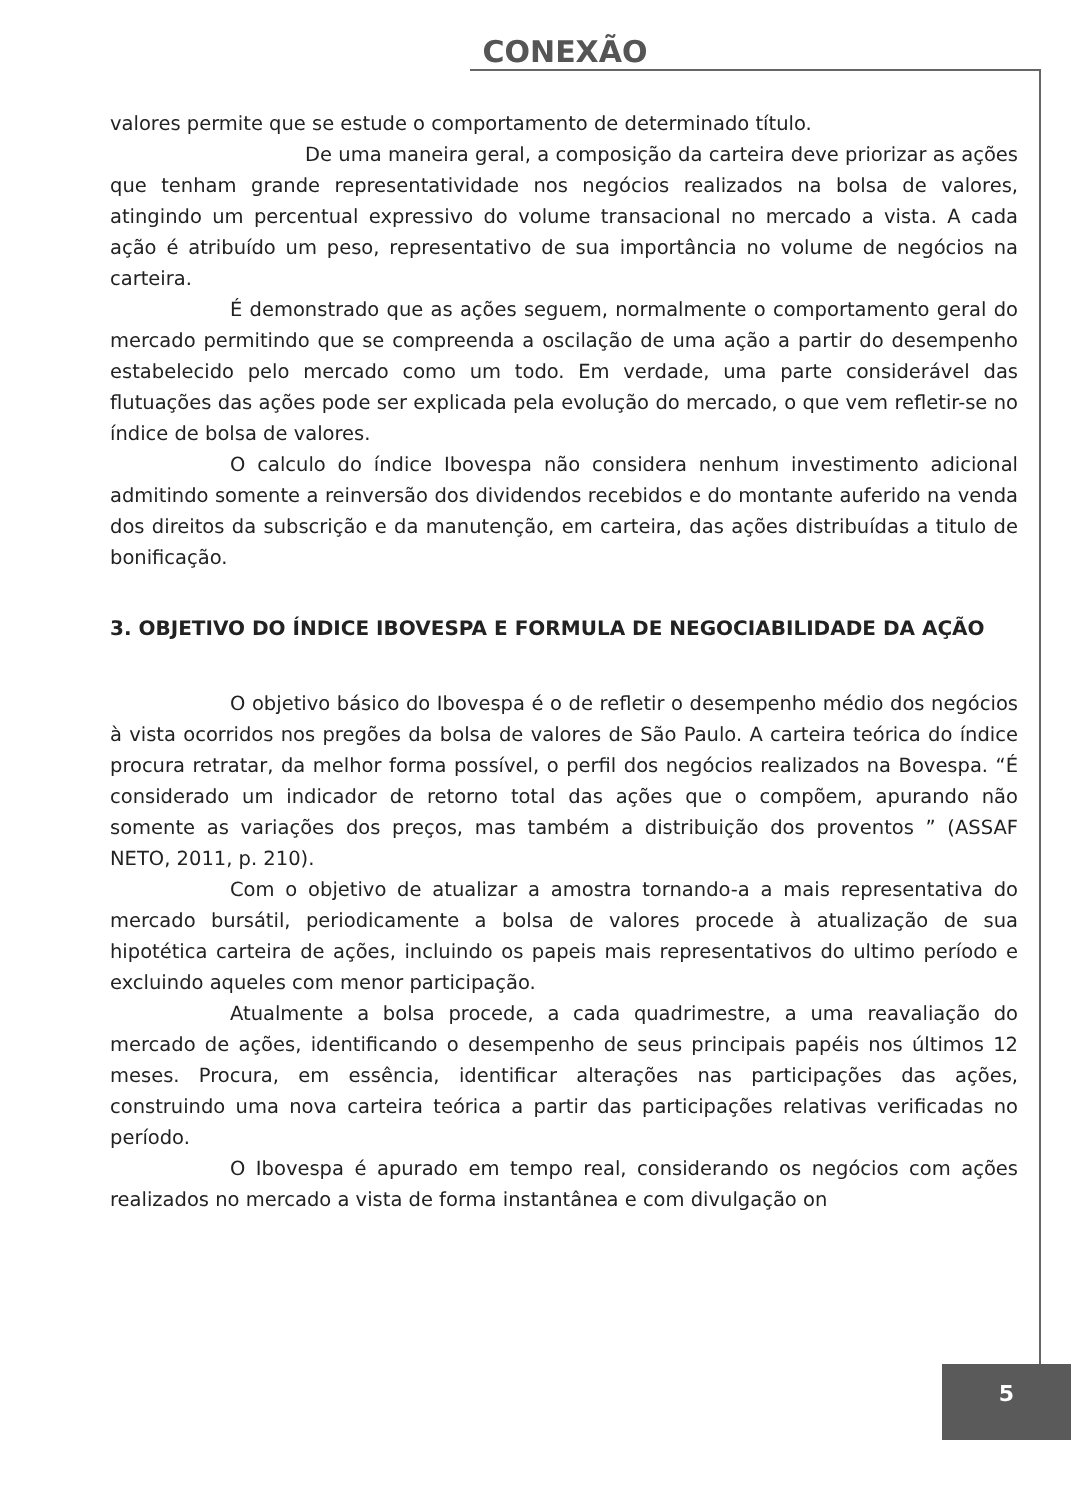CONEXÃO
valores permite que se estude o comportamento de determinado título.
De uma maneira geral, a composição da carteira deve priorizar as ações que tenham grande representatividade nos negócios realizados na bolsa de valores, atingindo um percentual expressivo do volume transacional no mercado a vista. A cada ação é atribuído um peso, representativo de sua importância no volume de negócios na carteira.
É demonstrado que as ações seguem, normalmente o comportamento geral do mercado permitindo que se compreenda a oscilação de uma ação a partir do desempenho estabelecido pelo mercado como um todo. Em verdade, uma parte considerável das flutuações das ações pode ser explicada pela evolução do mercado, o que vem refletir-se no índice de bolsa de valores.
O calculo do índice Ibovespa não considera nenhum investimento adicional admitindo somente a reinversão dos dividendos recebidos e do montante auferido na venda dos direitos da subscrição e da manutenção, em carteira, das ações distribuídas a titulo de bonificação.
3. OBJETIVO DO ÍNDICE IBOVESPA E FORMULA DE NEGOCIABILIDADE DA AÇÃO
O objetivo básico do Ibovespa é o de refletir o desempenho médio dos negócios à vista ocorridos nos pregões da bolsa de valores de São Paulo. A carteira teórica do índice procura retratar, da melhor forma possível, o perfil dos negócios realizados na Bovespa. “É considerado um indicador de retorno total das ações que o compõem, apurando não somente as variações dos preços, mas também a distribuição dos proventos ” (ASSAF NETO, 2011, p. 210).
Com o objetivo de atualizar a amostra tornando-a a mais representativa do mercado bursátil, periodicamente a bolsa de valores procede à atualização de sua hipotética carteira de ações, incluindo os papeis mais representativos do ultimo período e excluindo aqueles com menor participação.
Atualmente a bolsa procede, a cada quadrimestre, a uma reavaliação do mercado de ações, identificando o desempenho de seus principais papéis nos últimos 12 meses. Procura, em essência, identificar alterações nas participações das ações, construindo uma nova carteira teórica a partir das participações relativas verificadas no período.
O Ibovespa é apurado em tempo real, considerando os negócios com ações realizados no mercado a vista de forma instantânea e com divulgação on
5